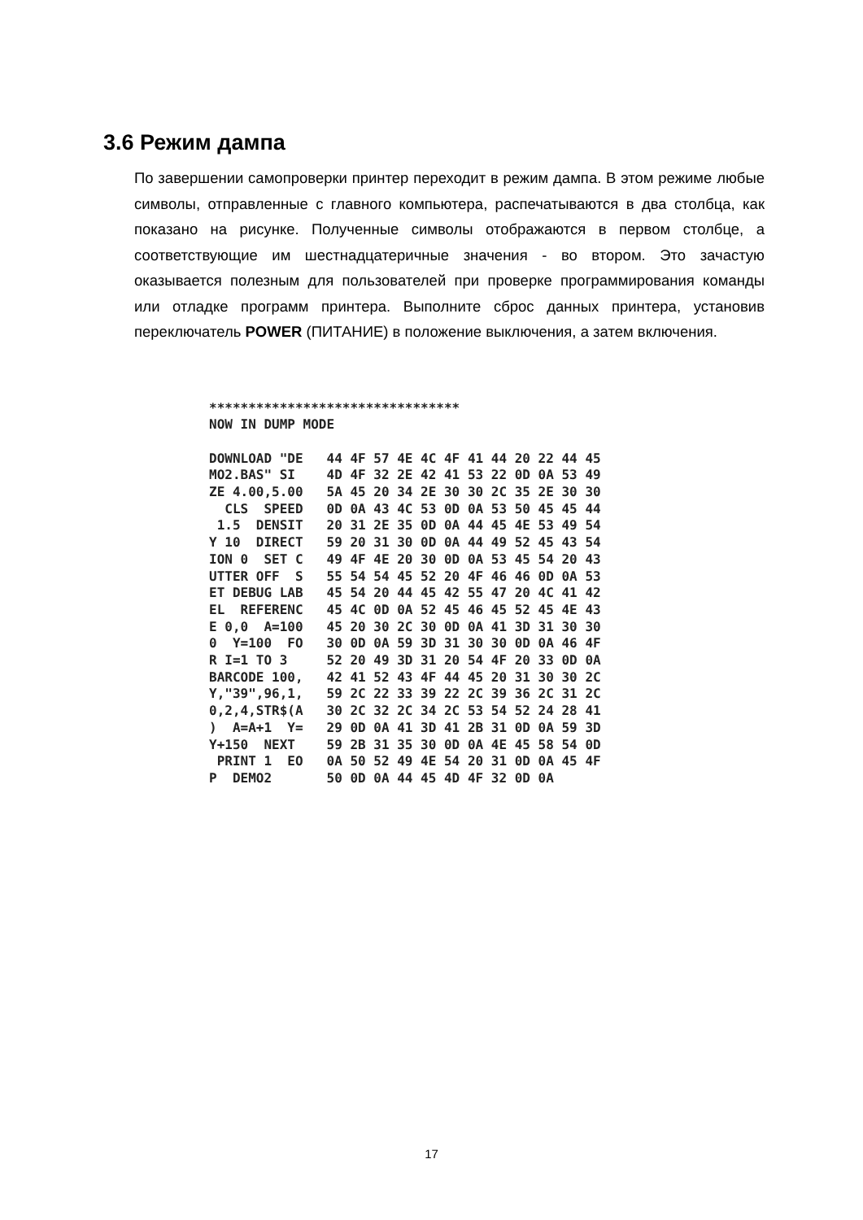3.6 Режим дампа
По завершении самопроверки принтер переходит в режим дампа. В этом режиме любые символы, отправленные с главного компьютера, распечатываются в два столбца, как показано на рисунке. Полученные символы отображаются в первом столбце, а соответствующие им шестнадцатеричные значения - во втором. Это зачастую оказывается полезным для пользователей при проверке программирования команды или отладке программ принтера. Выполните сброс данных принтера, установив переключатель POWER (ПИТАНИЕ) в положение выключения, а затем включения.
******************************** NOW IN DUMP MODE DOWNLOAD "DE 44 4F 57 4E 4C 4F 41 44 20 22 44 45 MO2.BAS" SI 4D 4F 32 2E 42 41 53 22 0D 0A 53 49 ZE 4.00,5.00 5A 45 20 34 2E 30 30 2C 35 2E 30 30 CLS SPEED 0D 0A 43 4C 53 0D 0A 53 50 45 45 44 1.5 DENSIT 20 31 2E 35 0D 0A 44 45 4E 53 49 54 Y 10 DIRECT 59 20 31 30 0D 0A 44 49 52 45 43 54 ION 0 SET C 49 4F 4E 20 30 0D 0A 53 45 54 20 43 UTTER OFF S 55 54 54 45 52 20 4F 46 46 0D 0A 53 ET DEBUG LAB 45 54 20 44 45 42 55 47 20 4C 41 42 EL REFERENC 45 4C 0D 0A 52 45 46 45 52 45 4E 43 E 0,0 A=100 45 20 30 2C 30 0D 0A 41 3D 31 30 30 0 Y=100 FO 30 0D 0A 59 3D 31 30 30 0D 0A 46 4F R I=1 TO 3 52 20 49 3D 31 20 54 4F 20 33 0D 0A BARCODE 100, 42 41 52 43 4F 44 45 20 31 30 30 2C Y,"39",96,1, 59 2C 22 33 39 22 2C 39 36 2C 31 2C 0,2,4,STR$(A 30 2C 32 2C 34 2C 53 54 52 24 28 41 ) A=A+1 Y= 29 0D 0A 41 3D 41 2B 31 0D 0A 59 3D Y+150 NEXT 59 2B 31 35 30 0D 0A 4E 45 58 54 0D PRINT 1 EO 0A 50 52 49 4E 54 20 31 0D 0A 45 4F P DEMO2 50 0D 0A 44 45 4D 4F 32 0D 0A
17